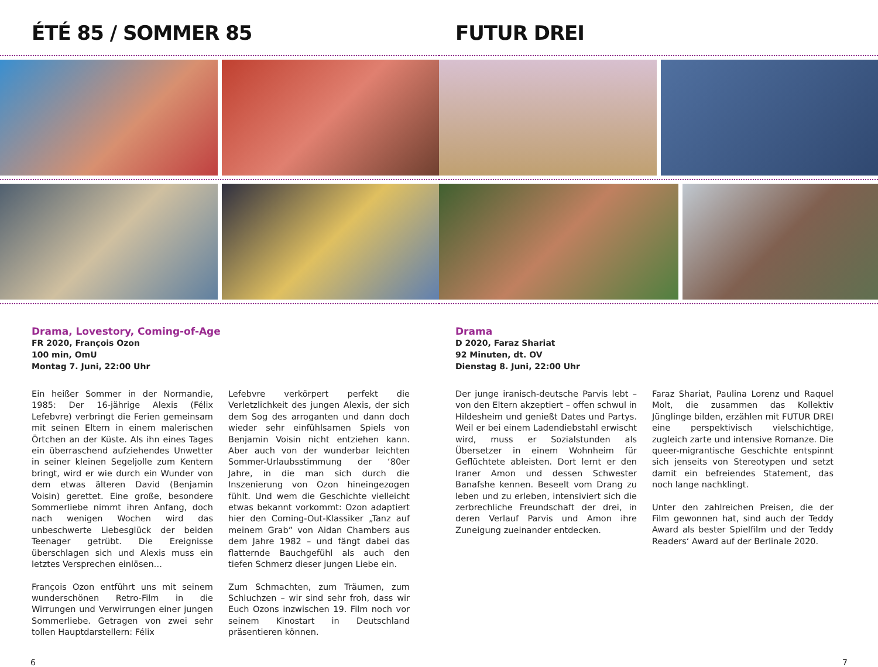ÉTÉ 85 / SOMMER 85
Drama, Lovestory, Coming-of-Age
FR 2020, François Ozon
100 min, OmU
Montag 7. Juni, 22:00 Uhr
Ein heißer Sommer in der Normandie, 1985: Der 16-jährige Alexis (Félix Lefebvre) verbringt die Ferien gemeinsam mit seinen Eltern in einem malerischen Örtchen an der Küste. Als ihn eines Tages ein überraschend aufziehendes Unwetter in seiner kleinen Segeljolle zum Kentern bringt, wird er wie durch ein Wunder von dem etwas älteren David (Benjamin Voisin) gerettet. Eine große, besondere Sommerliebe nimmt ihren Anfang, doch nach wenigen Wochen wird das unbeschwerte Liebesglück der beiden Teenager getrübt. Die Ereignisse überschlagen sich und Alexis muss ein letztes Versprechen einlösen…
François Ozon entführt uns mit seinem wunder­schönen Retro-Film in die Wirrungen und Verwirrungen einer jungen Sommerliebe. Getra­gen von zwei sehr tollen Hauptdarstellern: Félix
Lefebvre verkörpert perfekt die Verletzlichkeit des jungen Alexis, der sich dem Sog des arrogan­ten und dann doch wieder sehr einfühlsamen Spiels von Benjamin Voisin nicht entziehen kann. Aber auch von der wunderbar leichten Sommer-Urlaubsstimmung der ‘80er Jahre, in die man sich durch die Inszenierung von Ozon hineingezogen fühlt. Und wem die Geschichte vielleicht etwas bekannt vorkommt: Ozon adaptiert hier den Coming-Out-Klassiker „Tanz auf meinem Grab” von Aidan Chambers aus dem Jahre 1982 – und fängt dabei das flatternde Bauchgefühl als auch den tiefen Schmerz dieser jungen Liebe ein.
Zum Schmachten, zum Träumen, zum Schluch­zen – wir sind sehr froh, dass wir Euch Ozons in­zwischen 19. Film noch vor seinem Kinostart in Deutschland präsentieren können.
6
FUTUR DREI
Drama
D 2020, Faraz Shariat
92 Minuten, dt. OV
Dienstag 8. Juni, 22:00 Uhr
Der junge iranisch-deutsche Parvis lebt – von den Eltern akzeptiert – offen schwul in Hildesheim und genießt Dates und Partys. Weil er bei einem Ladendieb­stahl erwischt wird, muss er Sozialstunden als Übersetzer in einem Wohnheim für Geflüchtete ableisten. Dort lernt er den Iraner Amon und dessen Schwester Banafshe ken­nen. Beseelt vom Drang zu leben und zu erleben, intensiviert sich die zerbrechliche Freundschaft der drei, in deren Verlauf Parvis und Amon ihre Zuneigung zueinander ent­decken.
Faraz Shariat, Paulina Lorenz und Raquel Molt, die zusammen das Kollektiv Jünglinge bilden, erzählen mit FUTUR DREI eine perspektivisch vielschichtige, zugleich zarte und intensive Romanze. Die queer-migrantische Geschichte entspinnt sich jenseits von Stereotypen und setzt damit ein befreiendes Statement, das noch lange nachklingt.
Unter den zahlreichen Preisen, die der Film gewonnen hat, sind auch der Teddy Award als bester Spielfilm und der Teddy Readers‘ Award auf der Berlinale 2020.
7